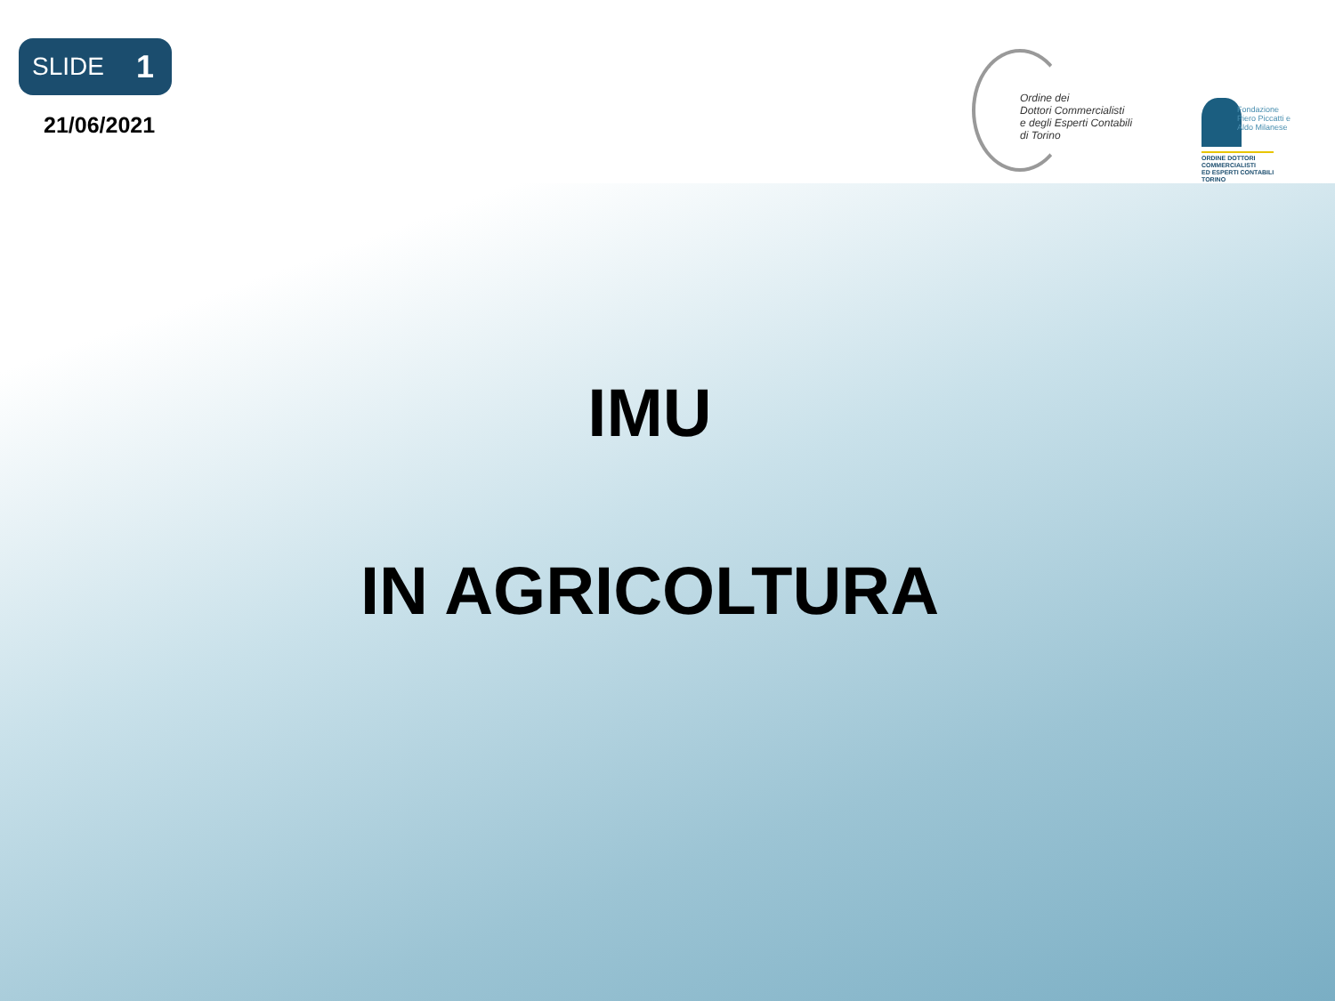SLIDE 1
21/06/2021
Ordine dei
Dottori Commercialisti
e degli Esperti Contabili
di Torino
Fondazione
Piero Piccatti e
Aldo Milanese
ORDINE DOTTORI
COMMERCIALISTI
ED ESPERTI CONTABILI
TORINO
IMU
IN AGRICOLTURA